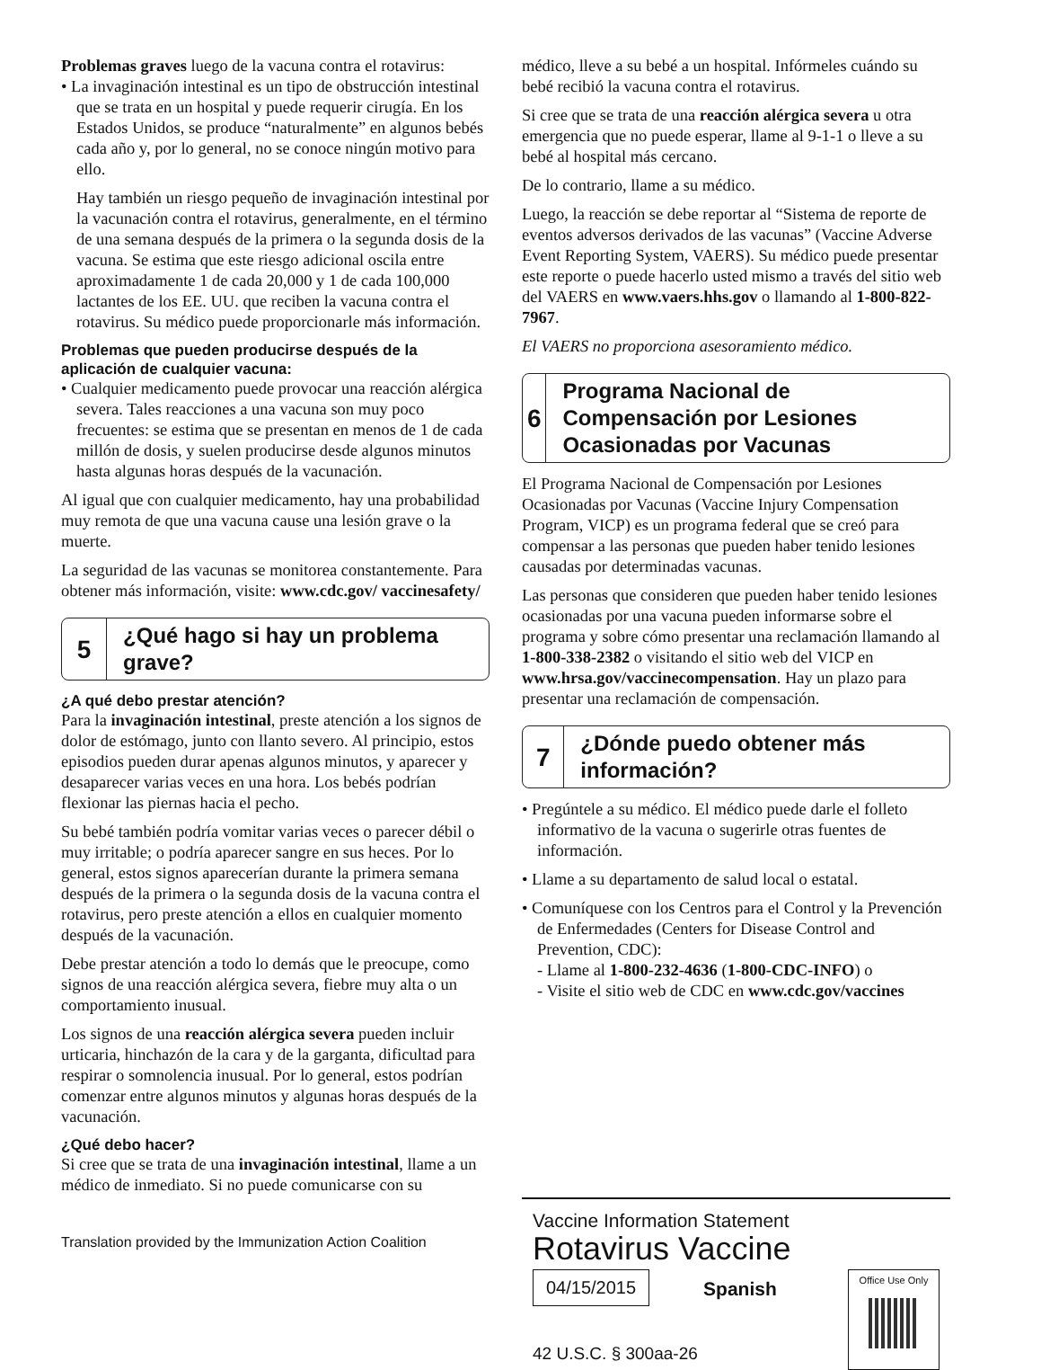Problemas graves luego de la vacuna contra el rotavirus:
• La invaginación intestinal es un tipo de obstrucción intestinal que se trata en un hospital y puede requerir cirugía. En los Estados Unidos, se produce “naturalmente” en algunos bebés cada año y, por lo general, no se conoce ningún motivo para ello.
Hay también un riesgo pequeño de invaginación intestinal por la vacunación contra el rotavirus, generalmente, en el término de una semana después de la primera o la segunda dosis de la vacuna. Se estima que este riesgo adicional oscila entre aproximadamente 1 de cada 20,000 y 1 de cada 100,000 lactantes de los EE. UU. que reciben la vacuna contra el rotavirus. Su médico puede proporcionarle más información.
Problemas que pueden producirse después de la aplicación de cualquier vacuna:
• Cualquier medicamento puede provocar una reacción alérgica severa. Tales reacciones a una vacuna son muy poco frecuentes: se estima que se presentan en menos de 1 de cada millón de dosis, y suelen producirse desde algunos minutos hasta algunas horas después de la vacunación.
Al igual que con cualquier medicamento, hay una probabilidad muy remota de que una vacuna cause una lesión grave o la muerte.
La seguridad de las vacunas se monitorea constantemente. Para obtener más información, visite: www.cdc.gov/ vaccinesafety/
5
¿Qué hago si hay un problema grave?
¿A qué debo prestar atención?
Para la invaginación intestinal, preste atención a los signos de dolor de estómago, junto con llanto severo. Al principio, estos episodios pueden durar apenas algunos minutos, y aparecer y desaparecer varias veces en una hora. Los bebés podrían flexionar las piernas hacia el pecho.
Su bebé también podría vomitar varias veces o parecer débil o muy irritable; o podría aparecer sangre en sus heces. Por lo general, estos signos aparecerían durante la primera semana después de la primera o la segunda dosis de la vacuna contra el rotavirus, pero preste atención a ellos en cualquier momento después de la vacunación.
Debe prestar atención a todo lo demás que le preocupe, como signos de una reacción alérgica severa, fiebre muy alta o un comportamiento inusual.
Los signos de una reacción alérgica severa pueden incluir urticaria, hinchazón de la cara y de la garganta, dificultad para respirar o somnolencia inusual. Por lo general, estos podrían comenzar entre algunos minutos y algunas horas después de la vacunación.
¿Qué debo hacer?
Si cree que se trata de una invaginación intestinal, llame a un médico de inmediato. Si no puede comunicarse con su
Translation provided by the Immunization Action Coalition
médico, lleve a su bebé a un hospital. Infórmeles cuándo su bebé recibió la vacuna contra el rotavirus.
Si cree que se trata de una reacción alérgica severa u otra emergencia que no puede esperar, llame al 9-1-1 o lleve a su bebé al hospital más cercano.
De lo contrario, llame a su médico.
Luego, la reacción se debe reportar al “Sistema de reporte de eventos adversos derivados de las vacunas” (Vaccine Adverse Event Reporting System, VAERS). Su médico puede presentar este reporte o puede hacerlo usted mismo a través del sitio web del VAERS en www.vaers.hhs.gov o llamando al 1-800-822-7967.
El VAERS no proporciona asesoramiento médico.
6
Programa Nacional de Compensación por Lesiones Ocasionadas por Vacunas
El Programa Nacional de Compensación por Lesiones Ocasionadas por Vacunas (Vaccine Injury Compensation Program, VICP) es un programa federal que se creó para compensar a las personas que pueden haber tenido lesiones causadas por determinadas vacunas.
Las personas que consideren que pueden haber tenido lesiones ocasionadas por una vacuna pueden informarse sobre el programa y sobre cómo presentar una reclamación llamando al 1-800-338-2382 o visitando el sitio web del VICP en www.hrsa.gov/vaccinecompensation. Hay un plazo para presentar una reclamación de compensación.
7
¿Dónde puedo obtener más información?
• Pregúntele a su médico. El médico puede darle el folleto informativo de la vacuna o sugerirle otras fuentes de información.
• Llame a su departamento de salud local o estatal.
• Comuníquese con los Centros para el Control y la Prevención de Enfermedades (Centers for Disease Control and Prevention, CDC):
- Llame al 1-800-232-4636 (1-800-CDC-INFO) o
- Visite el sitio web de CDC en www.cdc.gov/vaccines
Vaccine Information Statement
Rotavirus Vaccine
04/15/2015 Spanish
Office Use Only
42 U.S.C. § 300aa-26